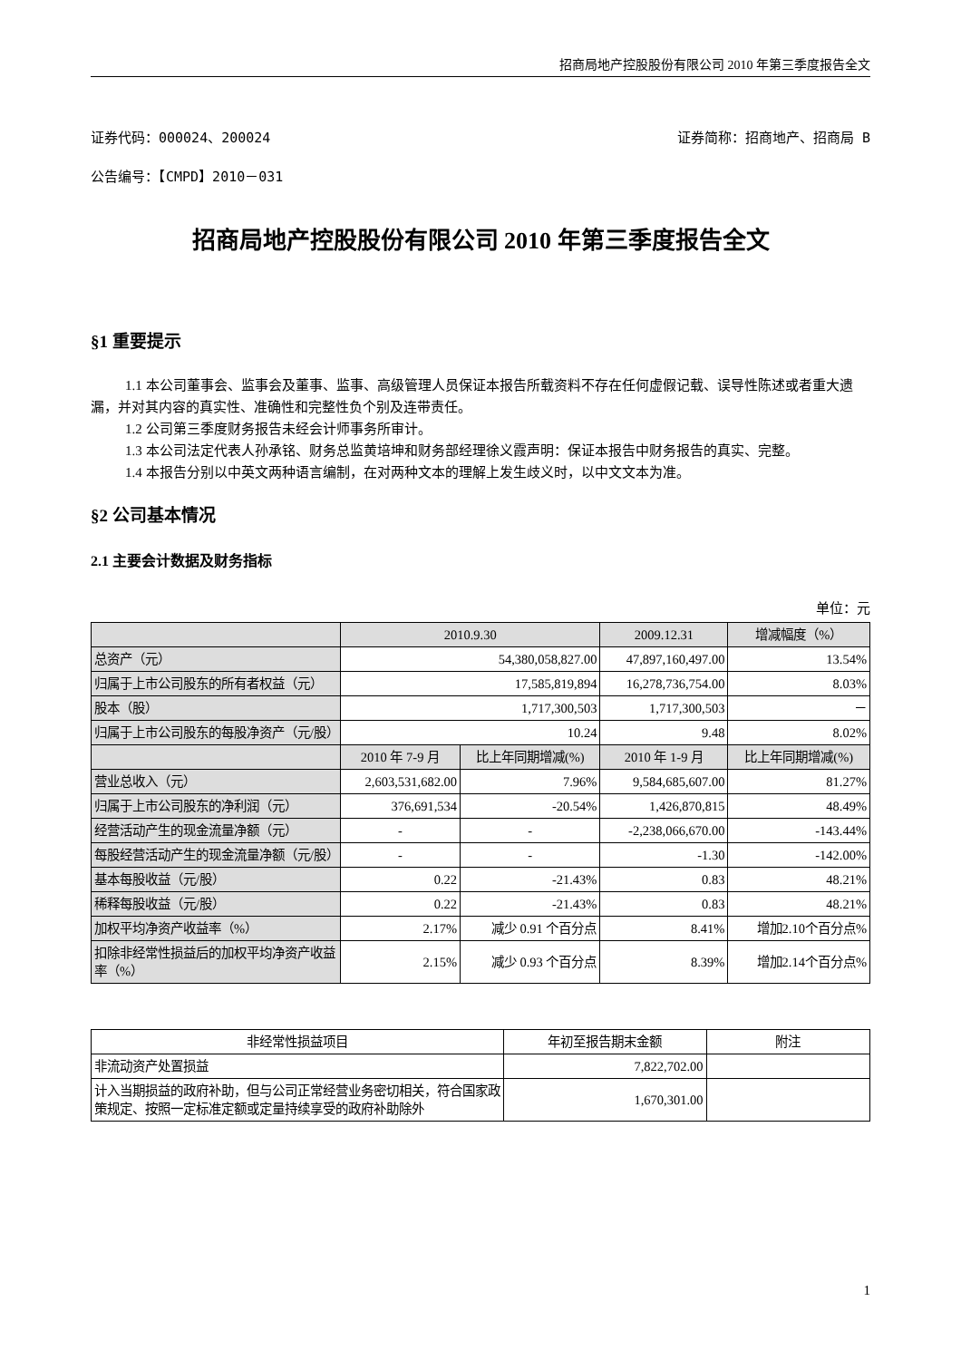招商局地产控股股份有限公司 2010 年第三季度报告全文
证券代码：000024、200024 证券简称：招商地产、招商局 B
公告编号：【CMPD】2010－031
招商局地产控股股份有限公司 2010 年第三季度报告全文
§1 重要提示
1.1 本公司董事会、监事会及董事、监事、高级管理人员保证本报告所载资料不存在任何虚假记载、误导性陈述或者重大遗漏，并对其内容的真实性、准确性和完整性负个别及连带责任。
1.2 公司第三季度财务报告未经会计师事务所审计。
1.3 本公司法定代表人孙承铭、财务总监黄培坤和财务部经理徐义霞声明：保证本报告中财务报告的真实、完整。
1.4 本报告分别以中英文两种语言编制，在对两种文本的理解上发生歧义时，以中文文本为准。
§2 公司基本情况
2.1 主要会计数据及财务指标
单位：元
| | 2010.9.30 | | 2009.12.31 | 增减幅度（%） |
| --- | --- | --- | --- | --- |
| 总资产（元） | 54,380,058,827.00 | | 47,897,160,497.00 | 13.54% |
| 归属于上市公司股东的所有者权益（元） | 17,585,819,894 | | 16,278,736,754.00 | 8.03% |
| 股本（股） | 1,717,300,503 | | 1,717,300,503 | － |
| 归属于上市公司股东的每股净资产（元/股） | 10.24 | | 9.48 | 8.02% |
| | 2010 年 7-9 月 | 比上年同期增减(%) | 2010 年 1-9 月 | 比上年同期增减(%) |
| 营业总收入（元） | 2,603,531,682.00 | 7.96% | 9,584,685,607.00 | 81.27% |
| 归属于上市公司股东的净利润（元） | 376,691,534 | -20.54% | 1,426,870,815 | 48.49% |
| 经营活动产生的现金流量净额（元） | - | - | -2,238,066,670.00 | -143.44% |
| 每股经营活动产生的现金流量净额（元/股） | - | - | -1.30 | -142.00% |
| 基本每股收益（元/股） | 0.22 | -21.43% | 0.83 | 48.21% |
| 稀释每股收益（元/股） | 0.22 | -21.43% | 0.83 | 48.21% |
| 加权平均净资产收益率（%） | 2.17% | 减少 0.91 个百分点 | 8.41% | 增加2.10个百分点% |
| 扣除非经常性损益后的加权平均净资产收益率（%） | 2.15% | 减少 0.93 个百分点 | 8.39% | 增加2.14个百分点% |
| 非经常性损益项目 | 年初至报告期末金额 | 附注 |
| --- | --- | --- |
| 非流动资产处置损益 | 7,822,702.00 | |
| 计入当期损益的政府补助，但与公司正常经营业务密切相关，符合国家政策规定、按照一定标准定额或定量持续享受的政府补助除外 | 1,670,301.00 | |
1